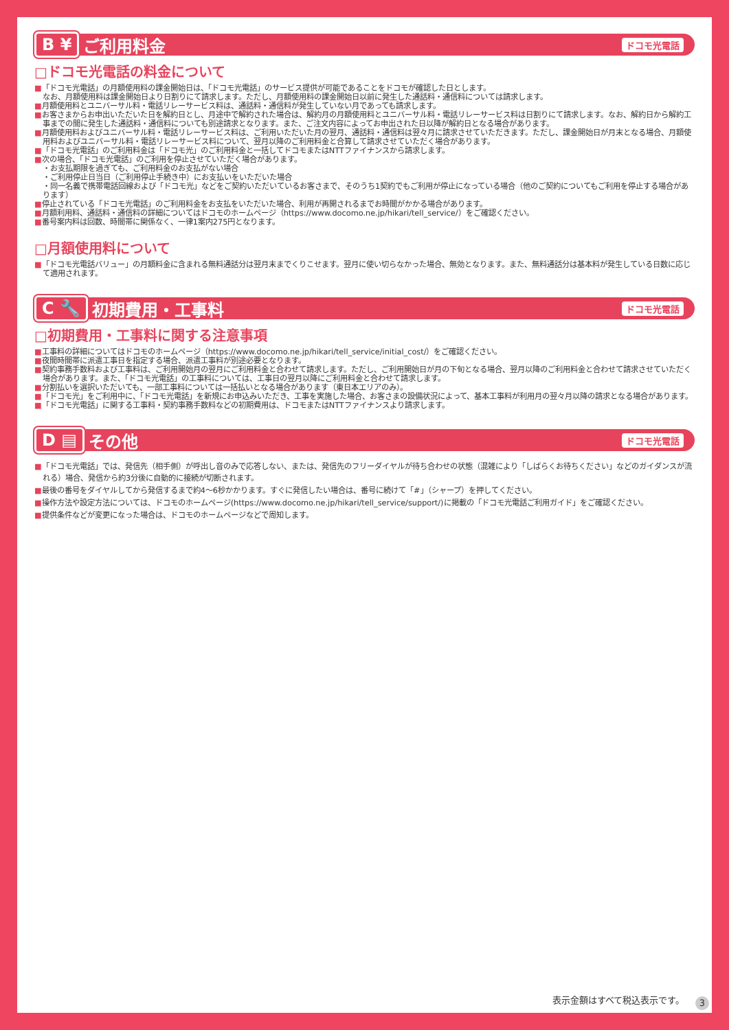B ¥ ご利用料金
ドコモ光電話
□ドコモ光電話の料金について
■「ドコモ光電話」の月額使用料の課金開始日は、「ドコモ光電話」のサービス提供が可能であることをドコモが確認した日とします。
なお、月額使用料は課金開始日より日割りにて請求します。ただし、月額使用料の課金開始日以前に発生した通話料・通信料については請求します。
■月額使用料とユニバーサル料・電話リレーサービス料は、通話料・通信料が発生していない月であっても請求します。
■お客さまからお申出いただいた日を解約日とし、月途中で解約された場合は、解約月の月額使用料とユニバーサル料・電話リレーサービス料は日割りにて請求します。なお、解約日から解約工事までの間に発生した通話料・通信料についても別途請求となります。また、ご注文内容によってお申出された日以降が解約日となる場合があります。
■月額使用料およびユニバーサル料・電話リレーサービス料は、ご利用いただいた月の翌月、通話料・通信料は翌々月に請求させていただきます。ただし、課金開始日が月末となる場合、月額使用料およびユニバーサル料・電話リレーサービス料について、翌月以降のご利用料金と合算して請求させていただく場合があります。
■「ドコモ光電話」のご利用料金は「ドコモ光」のご利用料金と一括してドコモまたはNTTファイナンスから請求します。
■次の場合、「ドコモ光電話」のご利用を停止させていただく場合があります。
・お支払期限を過ぎても、ご利用料金のお支払がない場合
・ご利用停止日当日（ご利用停止手続き中）にお支払いをいただいた場合
・同一名義で携帯電話回線および「ドコモ光」などをご契約いただいているお客さまで、そのうち1契約でもご利用が停止になっている場合（他のご契約についてもご利用を停止する場合があります）
■停止されている「ドコモ光電話」のご利用料金をお支払をいただいた場合、利用が再開されるまでお時間がかかる場合があります。
■月額利用料、通話料・通信料の詳細についてはドコモのホームページ（https://www.docomo.ne.jp/hikari/tell_service/）をご確認ください。
■番号案内料は回数、時間帯に関係なく、一律1案内275円となります。
□月額使用料について
■「ドコモ光電話バリュー」の月額料金に含まれる無料通話分は翌月末までくりこせます。翌月に使い切らなかった場合、無効となります。また、無料通話分は基本料が発生している日数に応じて適用されます。
C 🔧 初期費用・工事料
ドコモ光電話
□初期費用・工事料に関する注意事項
■工事料の詳細についてはドコモのホームページ（https://www.docomo.ne.jp/hikari/tell_service/initial_cost/）をご確認ください。
■夜間時間帯に派遣工事日を指定する場合、派遣工事料が別途必要となります。
■契約事務手数料および工事料は、ご利用開始月の翌月にご利用料金と合わせて請求します。ただし、ご利用開始日が月の下旬となる場合、翌月以降のご利用料金と合わせて請求させていただく場合があります。また、「ドコモ光電話」の工事料については、工事日の翌月以降にご利用料金と合わせて請求します。
■分割払いを選択いただいても、一部工事料については一括払いとなる場合があります（東日本エリアのみ）。
■「ドコモ光」をご利用中に、「ドコモ光電話」を新規にお申込みいただき、工事を実施した場合、お客さまの設備状況によって、基本工事料が利用月の翌々月以降の請求となる場合があります。
■「ドコモ光電話」に関する工事料・契約事務手数料などの初期費用は、ドコモまたはNTTファイナンスより請求します。
D ▤ その他
ドコモ光電話
■「ドコモ光電話」では、発信先（相手側）が呼出し音のみで応答しない、または、発信先のフリーダイヤルが待ち合わせの状態（混雑により「しばらくお待ちください」などのガイダンスが流れる）場合、発信から約3分後に自動的に接続が切断されます。
■最後の番号をダイヤルしてから発信するまで約4〜6秒かかります。すぐに発信したい場合は、番号に続けて「#」（シャープ）を押してください。
■操作方法や設定方法については、ドコモのホームページ(https://www.docomo.ne.jp/hikari/tell_service/support/)に掲載の「ドコモ光電話ご利用ガイド」をご確認ください。
■提供条件などが変更になった場合は、ドコモのホームページなどで周知します。
表示金額はすべて税込表示です。 3